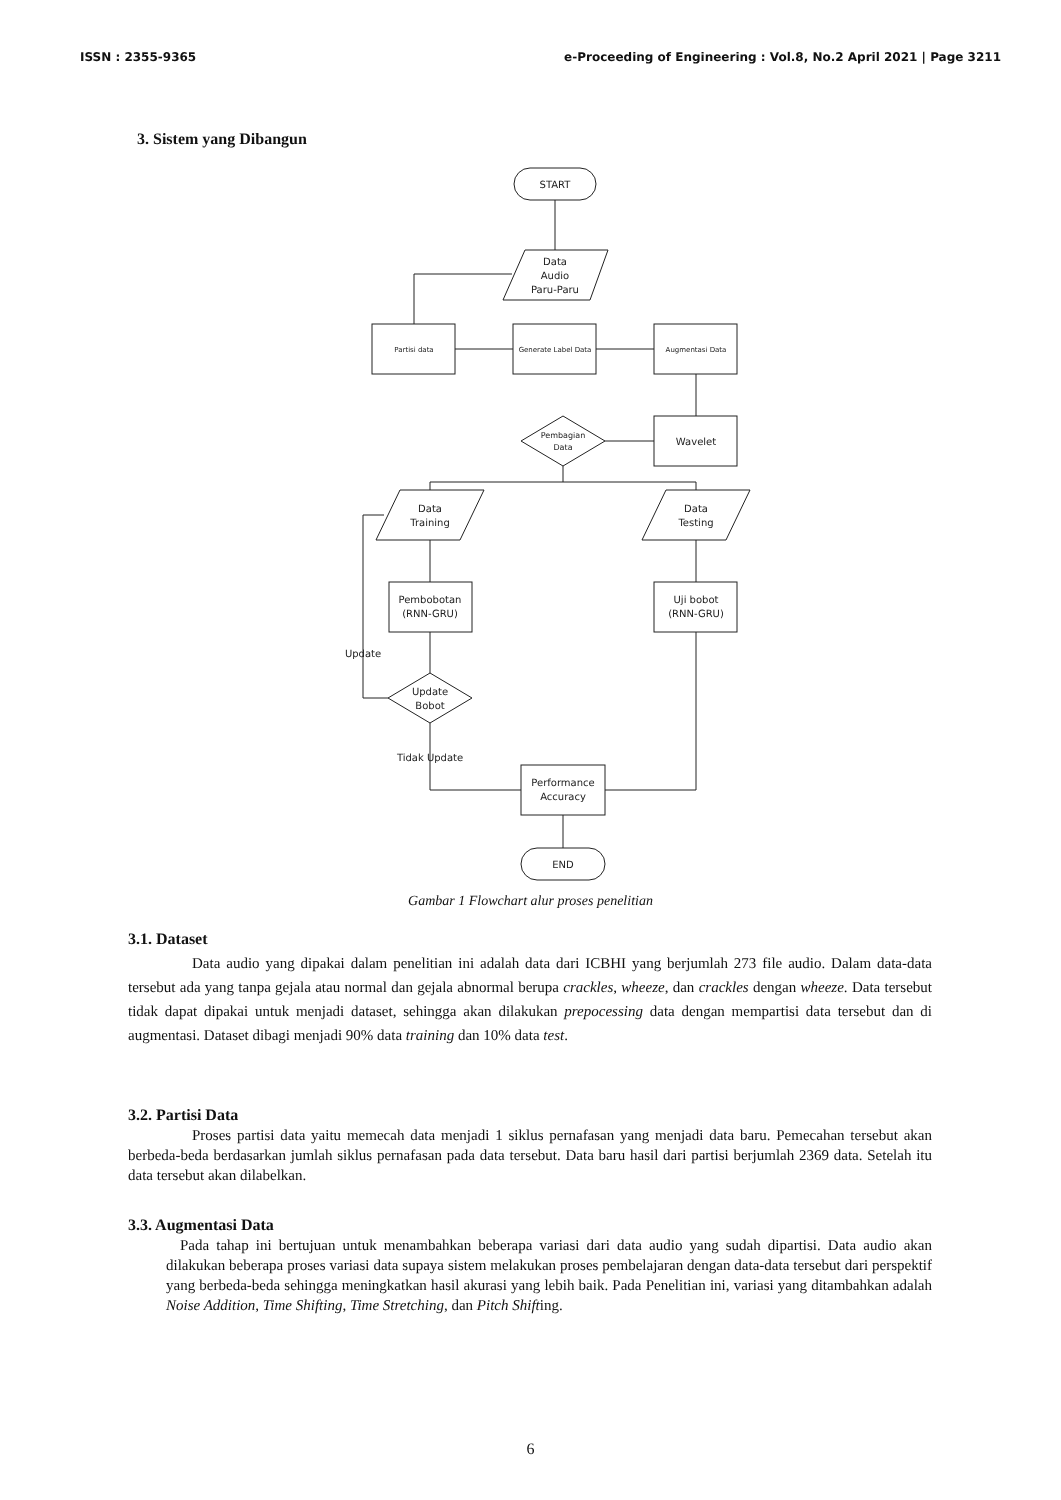ISSN : 2355-9365 e-Proceeding of Engineering : Vol.8, No.2 April 2021 | Page 3211
3. Sistem yang Dibangun
START
Data
Audio
Paru-Paru
Partisi data
Generate Label Data
Augmentasi Data
Wavelet
Pembagian
Data
Data
Training
Data
Testing
Pembobotan
(RNN-GRU)
Uji bobot
(RNN-GRU)
Update
Bobot
Update
Tidak Update
Performance
Accuracy
END
Gambar 1 Flowchart alur proses penelitian
3.1. Dataset
Data audio yang dipakai dalam penelitian ini adalah data dari ICBHI yang berjumlah 273 file audio. Dalam data-data tersebut ada yang tanpa gejala atau normal dan gejala abnormal berupa crackles, wheeze, dan crackles dengan wheeze. Data tersebut tidak dapat dipakai untuk menjadi dataset, sehingga akan dilakukan prepocessing data dengan mempartisi data tersebut dan di augmentasi. Dataset dibagi menjadi 90% data training dan 10% data test.
3.2. Partisi Data
Proses partisi data yaitu memecah data menjadi 1 siklus pernafasan yang menjadi data baru. Pemecahan tersebut akan berbeda-beda berdasarkan jumlah siklus pernafasan pada data tersebut. Data baru hasil dari partisi berjumlah 2369 data. Setelah itu data tersebut akan dilabelkan.
3.3. Augmentasi Data
Pada tahap ini bertujuan untuk menambahkan beberapa variasi dari data audio yang sudah dipartisi. Data audio akan dilakukan beberapa proses variasi data supaya sistem melakukan proses pembelajaran dengan data-data tersebut dari perspektif yang berbeda-beda sehingga meningkatkan hasil akurasi yang lebih baik. Pada Penelitian ini, variasi yang ditambahkan adalah Noise Addition, Time Shifting, Time Stretching, dan Pitch Shifting.
6